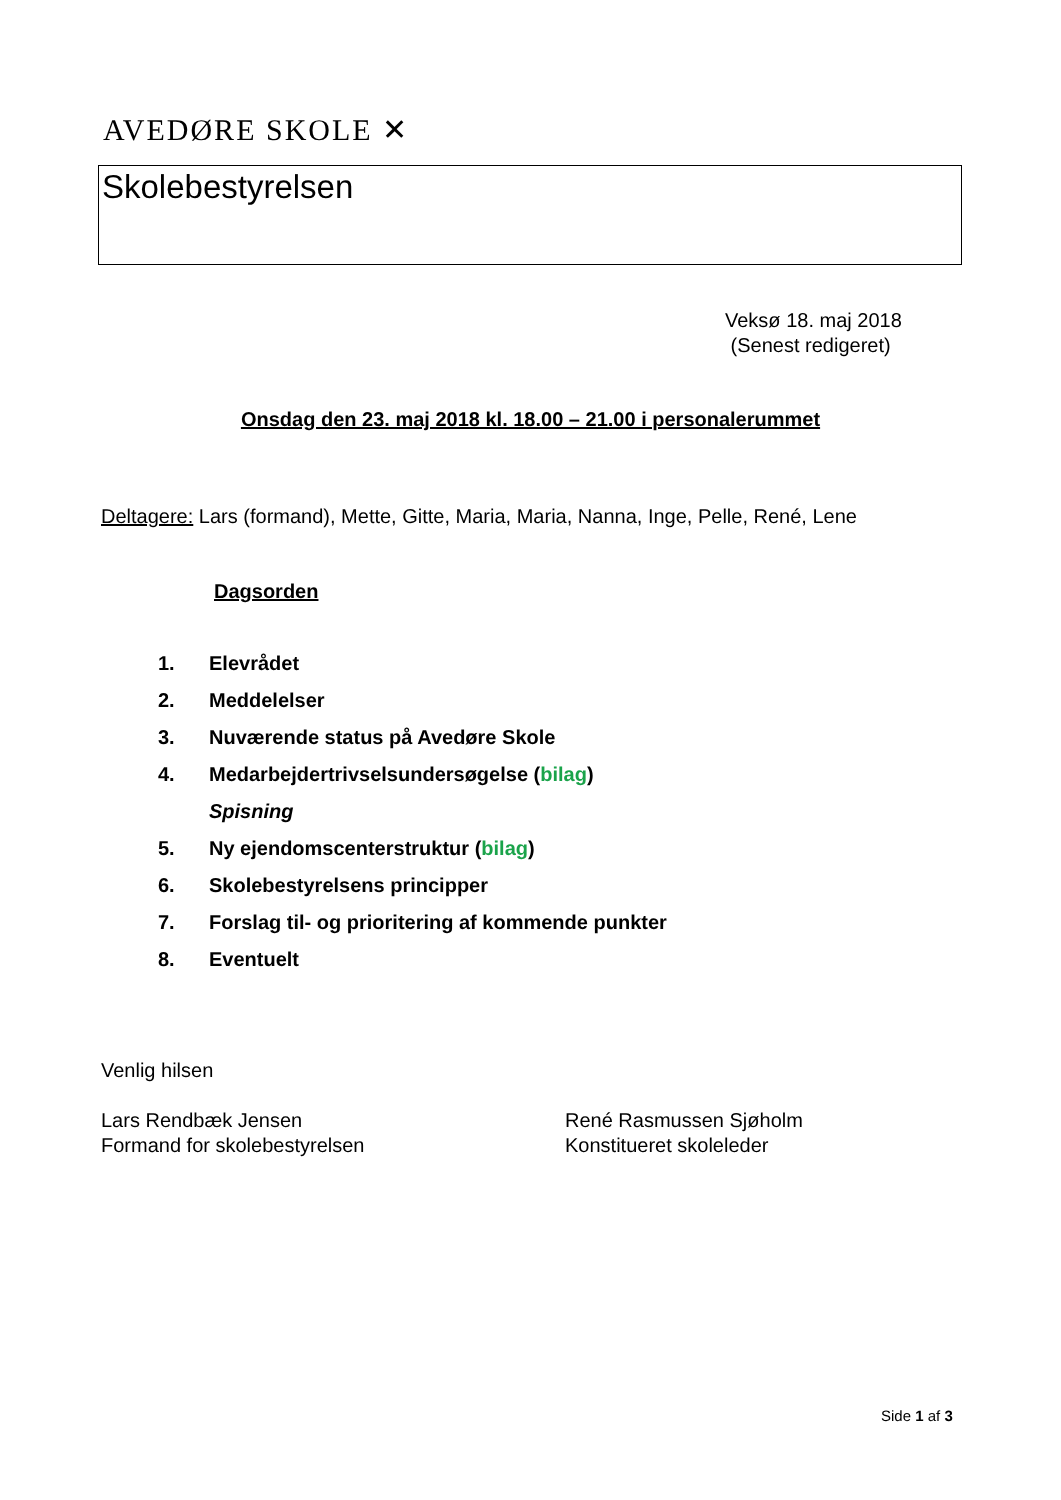AVEDØRE SKOLE ✕
Skolebestyrelsen
Veksø 18. maj 2018
(Senest redigeret)
Onsdag den 23. maj 2018 kl. 18.00 – 21.00 i personalerummet
Deltagere: Lars (formand), Mette, Gitte, Maria, Maria, Nanna, Inge, Pelle, René, Lene
Dagsorden
1. Elevrådet
2. Meddelelser
3. Nuværende status på Avedøre Skole
4. Medarbejdertrivselsundersøgelse (bilag)
Spisning
5. Ny ejendomscenterstruktur (bilag)
6. Skolebestyrelsens principper
7. Forslag til- og prioritering af kommende punkter
8. Eventuelt
Venlig hilsen
Lars Rendbæk Jensen
Formand for skolebestyrelsen
René Rasmussen Sjøholm
Konstitueret skoleleder
Side 1 af 3